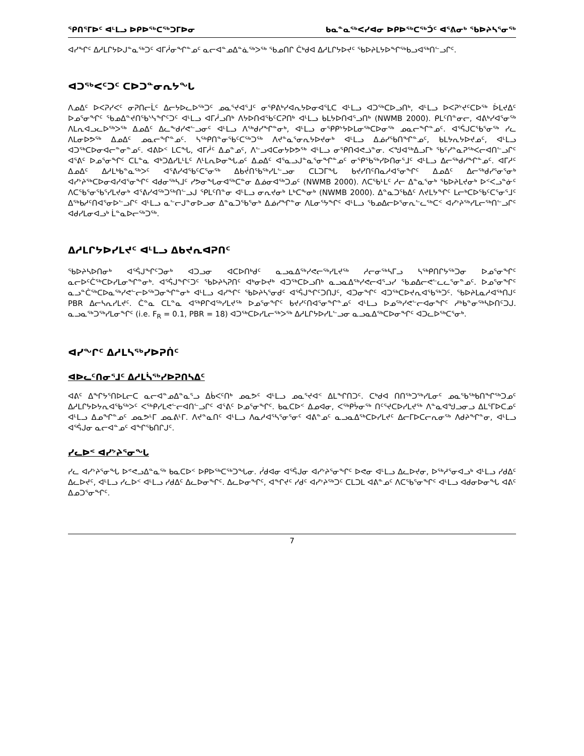ᕿᑎᕐᒥᐅᑦ ᐊᒻᒪᓗ ᐅᑭᐅᖅᑕᖅᑐᒥᐅᓂ ᑲᓇᓐᓇᖅᐸᓯᐊᓂ ᐅᑭᐅᖅᑕᖅᑑᑦ ᐊᕐᕕᓂᒃ ᖃᐅᔨᓴᕐᓂᖅ
ᐊᓯᖏᑦ ᐃᓱᒪᒋᔭᐅᒍᓐᓇᖅᑐᑦ ᐊᒥᓲᓂᖏᓐᓄᑦ ᓇᓕᐊᓐᓄᐃᓐᓈᖅᐳᖅ ᖃᓄᑎᒋ ᑖᒃᑯᐊ ᐃᓱᒪᒋᔭᐅᔪᑦ ᖃᐅᔨᒪᔭᐅᖏᖅᑲᓗᐊᖅᑎᓪᓗᒋᑦ.
ᐊᑐᖅᐸᑦᑐᑦ ᑕᐅᑐᓐᓂᕆᔭᖓ
ᐱᓄᐃᑦ ᐅᐸᕈᓯᐸᑦ ᓂᕈᑎᓕᒫᑦ ᐃᓕᔭᐅᓚᐅᖅᑐᑦ ᓄᓇᕐᔪᐊᕐᒧᑦ ᓂᕿᕕᒃᓯᐊᕆᔭᐅᓂᐊᕐᒪᑕ ᐊᒻᒪᓗ ᐊᑐᖅᑕᐅᓗᑎᒃ, ᐊᒻᒪᓗ ᐅᐸᕈᔾᔪᑦᑕᐅᖅ ᐆᒪᔪᐃᑦ ᐅᓄᕐᓂᖏᑦ ᖃᓄᐃᓐᔪᑎᖃᔅᓭᖏᑦᑐᑦ ᐊᒻᒪᓗ ᐊᒥᓲᓗᑎᒃ ᐱᔭᐅᑎᐊᖃᑦᑕᕈᑎᒃ ᐊᒻᒪᓗ ᑲᒪᔭᐅᑎᐊᕐᓗᑎᒃ (NWMB 2000). ᑭᒪᑦᑎᓐᓂᓕ, ᐊᕕᒃᓯᐊᕐᓂᖅ ᐱᒪᕆᐊᓗᓚᐅᖅᐳᖅ ᐃᓄᐃᑦ ᐃᓚᖕᑯᓯᕙᓪᓗᓂᑦ ᐊᒻᒪᓗ ᐱᖅᑯᓯᖏᓐᓂᒃ, ᐊᒻᒪᓗ ᓂᕿᑭᔾᔭᐅᒪᓂᖅᑕᐅᓂᖅ ᓄᓇᓕᖏᓐᓄᑦ. ᐊᕐᕌᒍᑕᖃᕐᓂᖅ ᓯᓚ ᐱᒪᓂᐅᕗᖅ ᐃᓄᐃᑦ ᓄᓇᓕᖏᓐᓄᑦ. ᓴᖅᑭᑎᓐᓂᖃᑦᑕᖅᑐᖅ ᐱᔪᓐᓇᕐᓂᕆᔭᐅᔪᓂᒃ ᐊᒻᒪᓗ ᐃᓅᓯᖃᑎᖏᓐᓄᑦ, ᑲᒪᔭᕆᔭᐅᔪᓄᑦ, ᐊᒻᒪᓗ ᐊᑐᖅᑕᐅᓂᐊᓕᓐᓂᓐᓄᑦ. ᐊᕕᐅᑉ ᒪᑕᖓ, ᐊᒥᓲᑦ ᐃᓄᓐᓄᑦ, ᐱᓪᓗᐊᑕᓂᔭᐅᕗᖅ ᐊᒻᒪᓗ ᓂᕿᑎᐊᕙᓘᓐᓂ. ᐸᖑᐊᖅᐃᓗᒥᒃ ᖃᑦᓯᓐᓇᕈᖅᐸᓕᐊᑎᓪᓗᒋᑦ ᐊᕐᕕᑦ ᐅᓄᕐᓂᖏᑦ ᑕᒪᓐᓇ ᐊᒃᑐᐃᓯᒪᒻᒪᑦ ᐱᒻᒪᕆᐅᓂᖓᓄᑦ ᐃᓄᐃᑦ ᐊᕐᓇᓗᒍᓐᓇᕐᓂᖏᓐᓄᑦ ᓂᕿᖃᖅᓯᐅᑎᓂᕐᒧᑦ ᐊᒻᒪᓗ ᐃᓕᖅᑯᓯᖏᓐᓄᑦ. ᐊᒥᓱᑦ ᐃᓄᐃᑦ ᐃᓱᒪᒃᑲᓐᓇᖅᐳᑦ ᐊᕐᕕᓯᐊᖃᑦᑕᕐᓂᖅ ᐃᑲᔫᑎᖃᖅᓯᒪᓪᓗᓂ ᑕᒪᑐᒥᖓ ᑲᔪᓯᑎᑦᑎᓇᓱᐊᕐᓂᖏᑦ ᐃᓄᐃᑦ ᐃᓕᖅᑯᓯᕐᓂᕐᓂᒃ ᐊᓯᔾᔨᖅᑕᐅᓂᐊᓯᐊᕐᓂᖏᑦ ᐊᑯᓂᖅᓴᒧᑦ ᓯᕗᓂᖓᓂᐊᖅᑕᓐᓂ ᐃᓅᓂᐊᖅᑐᓄᑦ (NWMB 2000). ᐱᑕᖃᒻᒪᑦ ᓱᓕ ᐃᓐᓇᕐᓂᒃ ᖃᐅᔨᒪᔪᓂᒃ ᐅᑉᐸᓗᓐᓃᑦ ᐱᑕᖃᕐᓂᖃᕐᓯᒪᔪᓂᒃ ᐊᕐᕕᓯᐊᖅᑐᖅᑎᓪᓗᒍ ᕿᒪᑦᑎᓐᓂ ᐊᒻᒪᓗ ᓂᕆᔪᓂᒃ ᒪᒃᑕᖕᓂᒃ (NWMB 2000). ᐃᓐᓇᑐᖃᐃᑦ ᐱᔪᒪᔭᖏᑦ ᒪᓕᒃᑕᐅᖃᑦᑕᕐᓂᕐᒧᑦ ᐃᖅᑲᓱᑦᑎᐊᕐᓂᐅᓪᓗᒋᑦ ᐊᒻᒪᓗ ᓇᓪᓕᒍᓐᓂᐅᓗᓂ ᐃᓐᓇᑐᖃᕐᓂᒃ ᐃᓅᓯᖏᓐᓂ ᐱᒪᓂᕐᔭᖏᑦ ᐊᒻᒪᓗ ᖃᓄᐃᓕᐅᕐᓂᕆᓪᓚᖅᑕᑉ ᐊᓯᔾᔨᖅᓯᒪᓕᖅᑎᓪᓗᒋᑦ ᐊᑯᓯᒪᓂᐊᓗᒃ ᒫᓐᓇᐅᓕᖅᑐᖅ.
ᐃᓱᒪᒋᔭᐅᓯᒪᔪᑦ ᐊᒻᒪᓗ ᐃᑲᔪᕆᐊᕈᑎᑦ
ᖃᐅᔨᓴᐅᑎᓂᒃ ᐊᕐᕌᒍᖏᑦᑐᓂᒃ ᐊᑐᓗᓂ ᐊᑕᐅᑎᒃᑯᑦ ᓇᓗᓇᐃᖅᓯᕙᓕᖅᓯᒪᔪᖅ ᓱᓕᓂᖅᓴᒥᓗ ᓴᖅᑭᑎᒋᔭᖅᑐᓂ ᐅᓄᕐᓂᖏᑦ ᓇᓕᐅᑦᑖᖅᑕᐅᓯᒪᓂᖏᓐᓂᒃ. ᐊᕐᕌᒍᖏᑦᑐᑦ ᖃᐅᔨᓴᕈᑎᑦ ᐊᒃᓂᐅᔪᒃ ᐊᑐᖅᑕᐅᓗᑎᒃ ᓇᓗᓇᐃᖅᓯᕙᓕᐊᕐᓗᓯ ᖃᓄᐃᓕᕙᓪᓚᓚᕐᓂᓐᓄᑦ. ᐅᓄᕐᓂᖏᑦ ᓇᓗᓐᑖᖅᑕᐅᓇᖅᓯᕙᓪᓕᐅᖅᑐᓂᖏᓐᓂᒃ ᐊᒻᒪᓗ ᐊᓯᖏᑦ ᖃᐅᔨᓴᕐᓂᑯᑦ ᐊᕐᕌᒍᖏᑦᑐᑎᒍᑦ, ᐊᑐᓂᖏᑦ ᐊᑐᖅᑕᐅᔪᕆᐊᖃᖅᑐᑦ. ᖃᐅᔨᒪᓇᓱᐊᖅᑎᒍᑦ PBR ᐃᓕᓴᕆᓯᒪᔪᑦ. ᑖᓐᓇ ᑕᒪᓐᓇ ᐊᖅᑭᒋᐊᖅᓯᒪᔪᖅ ᐅᓄᕐᓂᖏᑦ ᑲᔪᓯᑦᑎᐊᕐᓂᖏᓐᓄᑦ ᐊᒻᒪᓗ ᐅᓄᖅᓯᕙᓪᓕᐊᓂᖏᑦ ᓱᒃᑲᓐᓂᖅᓴᐅᑎᑦᑐᒍ. ᓇᓗᓇᖅᑐᖅᓯᒪᓂᖏᑦ (i.e. F<sub>R</sub> = 0.1, PBR = 18) ᐊᑐᖅᑕᐅᓯᒪᓕᖅᐳᖅ ᐃᓱᒪᒋᔭᐅᓯᒪᓪᓗᓂ ᓇᓗᓇᐃᖅᑕᐅᓂᖏᑦ ᐊᑐᓚᐅᖅᑕᕐᓂᒃ.
ᐊᓯᖏᑦ ᐃᓱᒪᓴᖅᓯᐅᕈᑏᑦ
ᐊᐅᓚᑦᑎᓂᕐᒧᑦ ᐃᓱᒪᓵᖅᓯᐅᕈᑎᓴᐃᑦ
ᐊᕕᑦ ᐃᖏᔭᕐᑎᐅᒪᓕᑕ ᓇᓕᐊᓐᓄᐃᓐᓇᕐᓗ ᐃᑳᐸᑦᑎᒃ ᓄᓇᕗᑦ ᐊᒻᒪᓗ ᓄᓇᕐᔪᐊᑉ ᐃᒪᖏᑎᑐᑦ. ᑕᒃᑯᐊ ᑎᑎᖅᑐᖅᓯᒪᓂᑦ ᓄᓇᖃᖅᑲᑎᖏᖅᑐᓄᑦ ᐃᓱᒪᒋᔭᐅᔭᕆᐊᖃᖅᐳᑦ ᐸᖅᑭᓯᒪᕙᓪᓕᐊᑎᓪᓗᒋᑦ ᐊᕐᕕᑦ ᐅᓄᕐᓂᖏᑦ. ᑲᓇᑕᐅᑉ ᐃᓄᐊᓂ, ᐸᖅᑭᔮᓂᖅ ᑎᑦᕐᔪᑕᐅᓯᒪᔪᖅ ᐱᓐᓇᐊᖑᓗᓂᓗ ᐃᒪᕐᒥᐅᑕᓄᑦ ᐊᒻᒪᓗ ᐃᓄᖏᓐᓄᑦ ᓄᓇᕗᒻᒥ ᓄᓇᕕᒻᒥ. ᐱᔪᓐᓇᑎᑦ ᐊᒻᒪᓗ ᐱᓇᓱᐊᕐᓴᕐᓂᕐᓂᑦ ᐊᕕᓐᓄᑦ ᓇᓗᓇᐃᖅᑕᐅᓯᒪᔪᑦ ᐃᓕᒥᐅᑕᓕᕆᓂᖅ ᐱᑯᔨᖏᓐᓂ, ᐊᒻᒪᓗ ᐊᕐᕌᒍᓂ ᓇᓕᐊᓐᓄᑦ ᐊᖏᖃᑎᒋᒍᑦ.
ᓯᓚᐅᑉ ᐊᓯᔾᔨᕐᓂᖓ
ᓯᓚ ᐊᓯᔾᔨᕐᓂᖓ ᐅᕝᕙᓗᐃᓐᓇᖅ ᑲᓇᑕᐅᑉ ᐅᑭᐅᖅᑕᖅᑐᖓᓂ. ᓰᑯᐊᓂ ᐊᕐᕌᒍᓂ ᐊᓯᔾᔨᕐᓂᖏᑦ ᐅᕙᓂ ᐊᒻᒪᓗ ᐃᓚᐅᔪᓂ, ᐅᖅᓱᕐᓂᐊᓗᒃ ᐊᒻᒪᓗ ᓯᑯᐃᑦ ᐃᓚᐅᔪᑦ, ᐊᒻᒪᓗ ᓯᓚᐅᑉ ᐊᒻᒪᓗ ᓯᑯᐃᑦ ᐃᓚᐅᓂᖏᑦ. ᐃᓚᐅᓂᖏᑦ, ᐊᖏᔪᑦ ᓯᑯᑦ ᐊᓯᔾᔨᖅᑐᑦ ᑕᒪᑐᒪ ᐊᕕᓐᓄᑦ ᐱᑕᖃᕐᓂᖏᑦ ᐊᒻᒪᓗ ᐊᑯᓂᐅᓂᖓ ᐊᕕᑦ ᐃᓄᑐᕐᓂᖏᑦ.
7